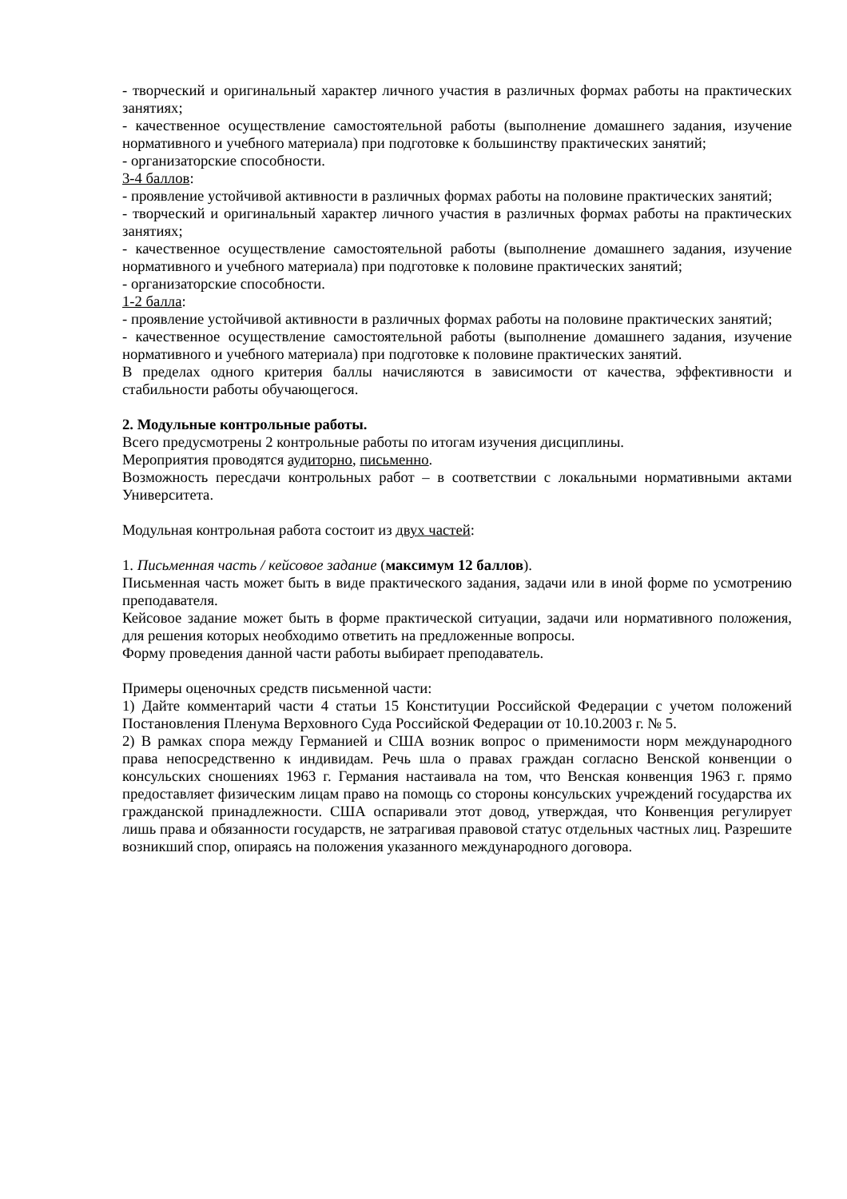- творческий и оригинальный характер личного участия в различных формах работы на практических занятиях;
- качественное осуществление самостоятельной работы (выполнение домашнего задания, изучение нормативного и учебного материала) при подготовке к большинству практических занятий;
- организаторские способности.
3-4 баллов:
- проявление устойчивой активности в различных формах работы на половине практических занятий;
- творческий и оригинальный характер личного участия в различных формах работы на практических занятиях;
- качественное осуществление самостоятельной работы (выполнение домашнего задания, изучение нормативного и учебного материала) при подготовке к половине практических занятий;
- организаторские способности.
1-2 балла:
- проявление устойчивой активности в различных формах работы на половине практических занятий;
- качественное осуществление самостоятельной работы (выполнение домашнего задания, изучение нормативного и учебного материала) при подготовке к половине практических занятий.
В пределах одного критерия баллы начисляются в зависимости от качества, эффективности и стабильности работы обучающегося.
2. Модульные контрольные работы.
Всего предусмотрены 2 контрольные работы по итогам изучения дисциплины.
Мероприятия проводятся аудиторно, письменно.
Возможность пересдачи контрольных работ – в соответствии с локальными нормативными актами Университета.
Модульная контрольная работа состоит из двух частей:
1. Письменная часть / кейсовое задание (максимум 12 баллов).
Письменная часть может быть в виде практического задания, задачи или в иной форме по усмотрению преподавателя.
Кейсовое задание может быть в форме практической ситуации, задачи или нормативного положения, для решения которых необходимо ответить на предложенные вопросы.
Форму проведения данной части работы выбирает преподаватель.
Примеры оценочных средств письменной части:
1) Дайте комментарий части 4 статьи 15 Конституции Российской Федерации с учетом положений Постановления Пленума Верховного Суда Российской Федерации от 10.10.2003 г. № 5.
2) В рамках спора между Германией и США возник вопрос о применимости норм международного права непосредственно к индивидам. Речь шла о правах граждан согласно Венской конвенции о консульских сношениях 1963 г. Германия настаивала на том, что Венская конвенция 1963 г. прямо предоставляет физическим лицам право на помощь со стороны консульских учреждений государства их гражданской принадлежности. США оспаривали этот довод, утверждая, что Конвенция регулирует лишь права и обязанности государств, не затрагивая правовой статус отдельных частных лиц. Разрешите возникший спор, опираясь на положения указанного международного договора.